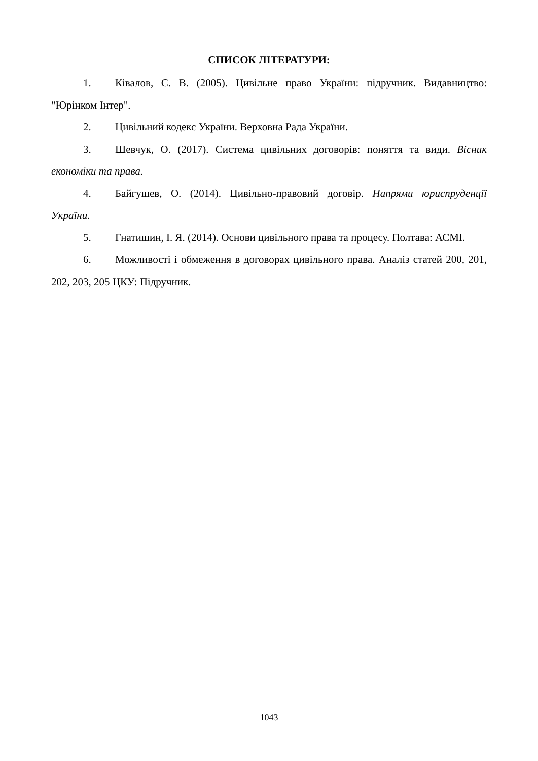СПИСОК ЛІТЕРАТУРИ:
1. Ківалов, С. В. (2005). Цивільне право України: підручник. Видавництво: "Юрінком Інтер".
2. Цивільний кодекс України. Верховна Рада України.
3. Шевчук, О. (2017). Система цивільних договорів: поняття та види. Вісник економіки та права.
4. Байгушев, О. (2014). Цивільно-правовий договір. Напрями юриспруденції України.
5. Гнатишин, І. Я. (2014). Основи цивільного права та процесу. Полтава: АСМІ.
6. Можливості і обмеження в договорах цивільного права. Аналіз статей 200, 201, 202, 203, 205 ЦКУ: Підручник.
1043